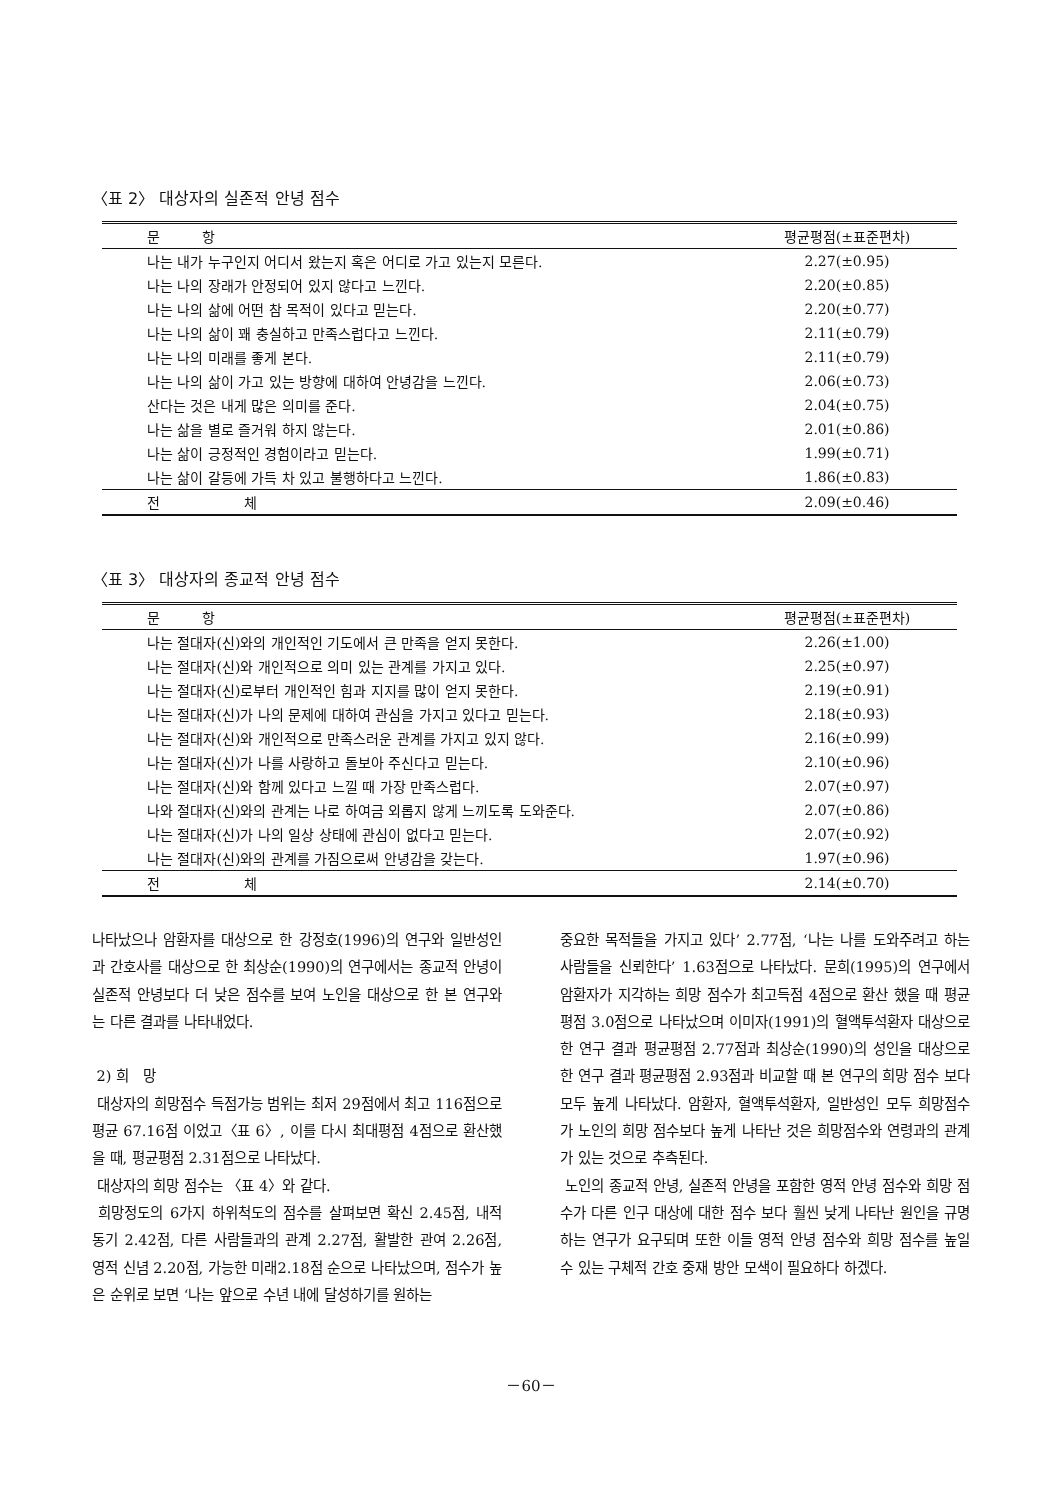〈표 2〉 대상자의 실존적 안녕 점수
| 문 항 | 평균평점(±표준편차) |
| --- | --- |
| 나는 내가 누구인지 어디서 왔는지 혹은 어디로 가고 있는지 모른다. | 2.27(±0.95) |
| 나는 나의 장래가 안정되어 있지 않다고 느낀다. | 2.20(±0.85) |
| 나는 나의 삶에 어떤 참 목적이 있다고 믿는다. | 2.20(±0.77) |
| 나는 나의 삶이 꽤 충실하고 만족스럽다고 느낀다. | 2.11(±0.79) |
| 나는 나의 미래를 좋게 본다. | 2.11(±0.79) |
| 나는 나의 삶이 가고 있는 방향에 대하여 안녕감을 느낀다. | 2.06(±0.73) |
| 산다는 것은 내게 많은 의미를 준다. | 2.04(±0.75) |
| 나는 삶을 별로 즐거워 하지 않는다. | 2.01(±0.86) |
| 나는 삶이 긍정적인 경험이라고 믿는다. | 1.99(±0.71) |
| 나는 삶이 갈등에 가득 차 있고 불행하다고 느낀다. | 1.86(±0.83) |
| 전 체 | 2.09(±0.46) |
〈표 3〉 대상자의 종교적 안녕 점수
| 문 항 | 평균평점(±표준편차) |
| --- | --- |
| 나는 절대자(신)와의 개인적인 기도에서 큰 만족을 얻지 못한다. | 2.26(±1.00) |
| 나는 절대자(신)와 개인적으로 의미 있는 관계를 가지고 있다. | 2.25(±0.97) |
| 나는 절대자(신)로부터 개인적인 힘과 지지를 많이 얻지 못한다. | 2.19(±0.91) |
| 나는 절대자(신)가 나의 문제에 대하여 관심을 가지고 있다고 믿는다. | 2.18(±0.93) |
| 나는 절대자(신)와 개인적으로 만족스러운 관계를 가지고 있지 않다. | 2.16(±0.99) |
| 나는 절대자(신)가 나를 사랑하고 돌보아 주신다고 믿는다. | 2.10(±0.96) |
| 나는 절대자(신)와 함께 있다고 느낄 때 가장 만족스럽다. | 2.07(±0.97) |
| 나와 절대자(신)와의 관계는 나로 하여금 외롭지 않게 느끼도록 도와준다. | 2.07(±0.86) |
| 나는 절대자(신)가 나의 일상 상태에 관심이 없다고 믿는다. | 2.07(±0.92) |
| 나는 절대자(신)와의 관계를 가짐으로써 안녕감을 갖는다. | 1.97(±0.96) |
| 전 체 | 2.14(±0.70) |
나타났으나 암환자를 대상으로 한 강정호(1996)의 연구와 일반성인과 간호사를 대상으로 한 최상순(1990)의 연구에서는 종교적 안녕이 실존적 안녕보다 더 낮은 점수를 보여 노인을 대상으로 한 본 연구와는 다른 결과를 나타내었다.
2) 희　망
대상자의 희망점수 득점가능 범위는 최저 29점에서 최고 116점으로 평균 67.16점 이었고〈표 6〉, 이를 다시 최대평점 4점으로 환산했을 때, 평균평점 2.31점으로 나타났다.
대상자의 희망 점수는 〈표 4〉와 같다.
희망정도의 6가지 하위척도의 점수를 살펴보면 확신 2.45점, 내적 동기 2.42점, 다른 사람들과의 관계 2.27점, 활발한 관여 2.26점, 영적 신념 2.20점, 가능한 미래2.18점 순으로 나타났으며, 점수가 높은 순위로 보면 ‘나는 앞으로 수년 내에 달성하기를 원하는
중요한 목적들을 가지고 있다’ 2.77점, ‘나는 나를 도와주려고 하는 사람들을 신뢰한다’ 1.63점으로 나타났다. 문희(1995)의 연구에서 암환자가 지각하는 희망 점수가 최고득점 4점으로 환산 했을 때 평균평점 3.0점으로 나타났으며 이미자(1991)의 혈액투석환자 대상으로 한 연구 결과 평균평점 2.77점과 최상순(1990)의 성인을 대상으로 한 연구 결과 평균평점 2.93점과 비교할 때 본 연구의 희망 점수 보다 모두 높게 나타났다. 암환자, 혈액투석환자, 일반성인 모두 희망점수가 노인의 희망 점수보다 높게 나타난 것은 희망점수와 연령과의 관계가 있는 것으로 추측된다.
노인의 종교적 안녕, 실존적 안녕을 포함한 영적 안녕 점수와 희망 점수가 다른 인구 대상에 대한 점수 보다 훨씬 낮게 나타난 원인을 규명하는 연구가 요구되며 또한 이들 영적 안녕 점수와 희망 점수를 높일 수 있는 구체적 간호 중재 방안 모색이 필요하다 하겠다.
－60－